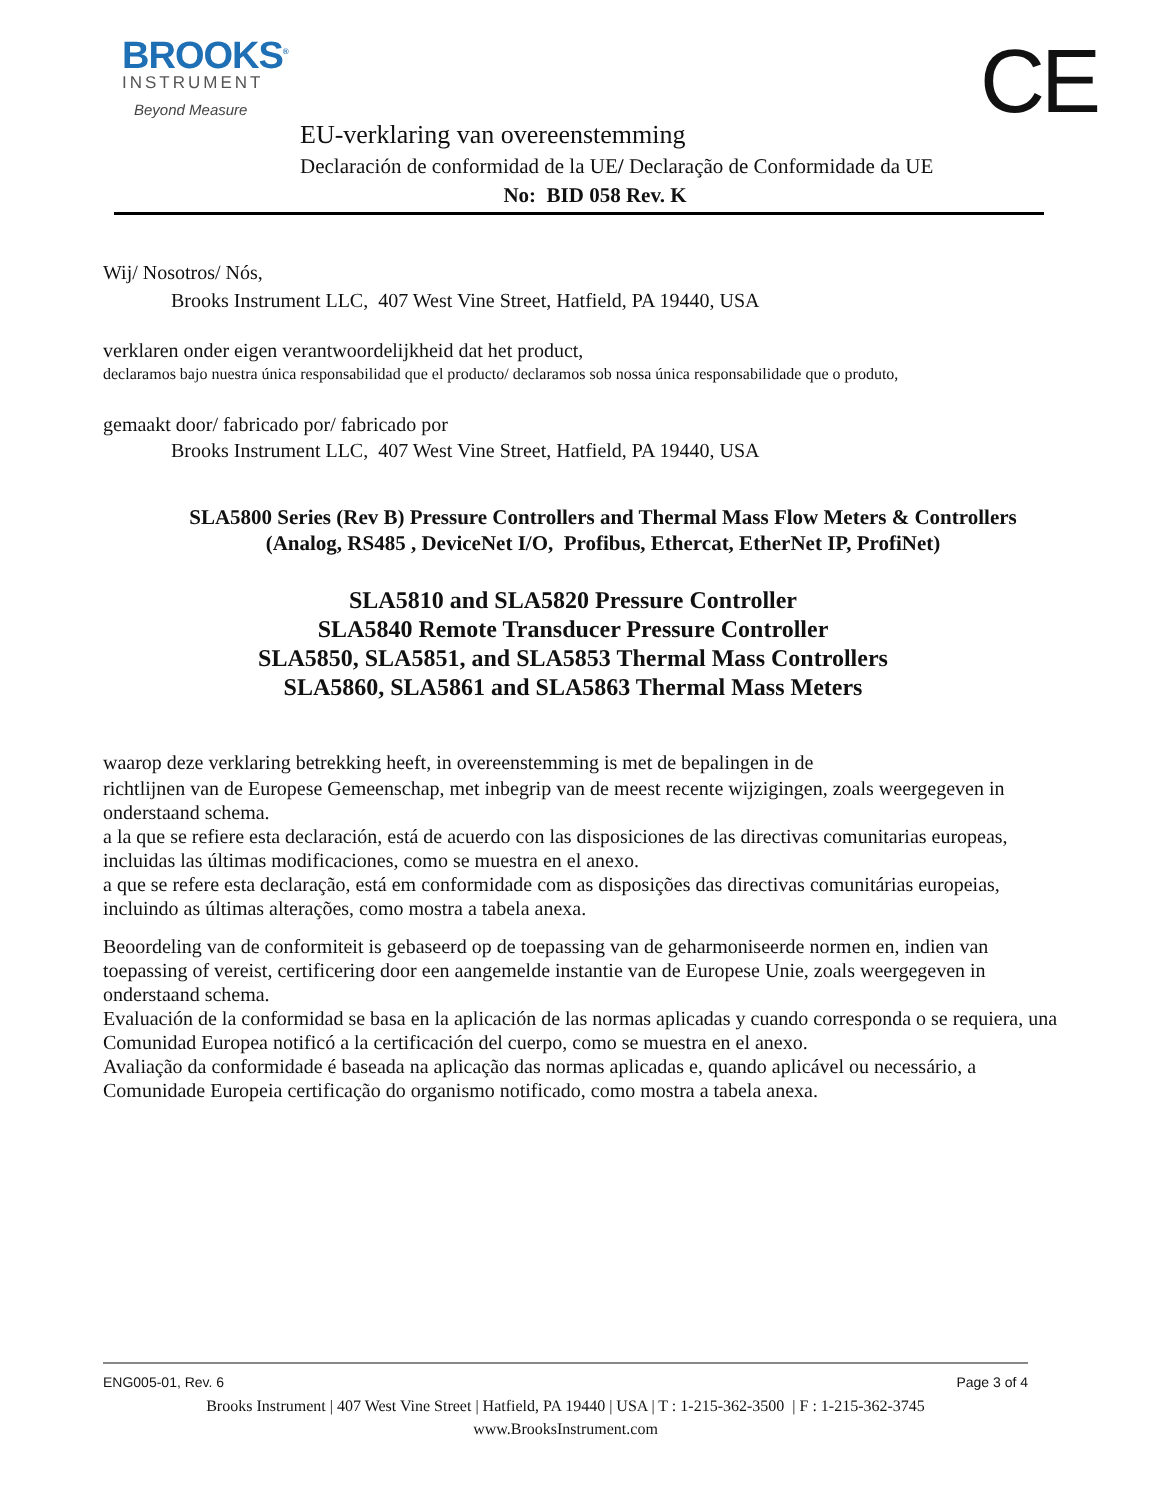BROOKS<sup>®</sup>
INSTRUMENT
Beyond Measure
CE
EU-verklaring van overeenstemming
Declaración de conformidad de la UE/ Declaração de Conformidade da UE
No: BID 058 Rev. K
Wij/ Nosotros/ Nós,
Brooks Instrument LLC, 407 West Vine Street, Hatfield, PA 19440, USA
verklaren onder eigen verantwoordelijkheid dat het product,
declaramos bajo nuestra única responsabilidad que el producto/ declaramos sob nossa única responsabilidade que o produto,
gemaakt door/ fabricado por/ fabricado por
Brooks Instrument LLC, 407 West Vine Street, Hatfield, PA 19440, USA
SLA5800 Series (Rev B) Pressure Controllers and Thermal Mass Flow Meters & Controllers
(Analog, RS485 , DeviceNet I/O, Profibus, Ethercat, EtherNet IP, ProfiNet)
SLA5810 and SLA5820 Pressure Controller
SLA5840 Remote Transducer Pressure Controller
SLA5850, SLA5851, and SLA5853 Thermal Mass Controllers
SLA5860, SLA5861 and SLA5863 Thermal Mass Meters
waarop deze verklaring betrekking heeft, in overeenstemming is met de bepalingen in de
richtlijnen van de Europese Gemeenschap, met inbegrip van de meest recente wijzigingen, zoals weergegeven in onderstaand schema.
a la que se refiere esta declaración, está de acuerdo con las disposiciones de las directivas comunitarias europeas, incluidas las últimas modificaciones, como se muestra en el anexo.
a que se refere esta declaração, está em conformidade com as disposições das directivas comunitárias europeias, incluindo as últimas alterações, como mostra a tabela anexa.
Beoordeling van de conformiteit is gebaseerd op de toepassing van de geharmoniseerde normen en, indien van toepassing of vereist, certificering door een aangemelde instantie van de Europese Unie, zoals weergegeven in onderstaand schema.
Evaluación de la conformidad se basa en la aplicación de las normas aplicadas y cuando corresponda o se requiera, una Comunidad Europea notificó a la certificación del cuerpo, como se muestra en el anexo.
Avaliação da conformidade é baseada na aplicação das normas aplicadas e, quando aplicável ou necessário, a Comunidade Europeia certificação do organismo notificado, como mostra a tabela anexa.
ENG005-01, Rev. 6 Page 3 of 4
Brooks Instrument | 407 West Vine Street | Hatfield, PA 19440 | USA | T : 1-215-362-3500 | F : 1-215-362-3745
www.BrooksInstrument.com